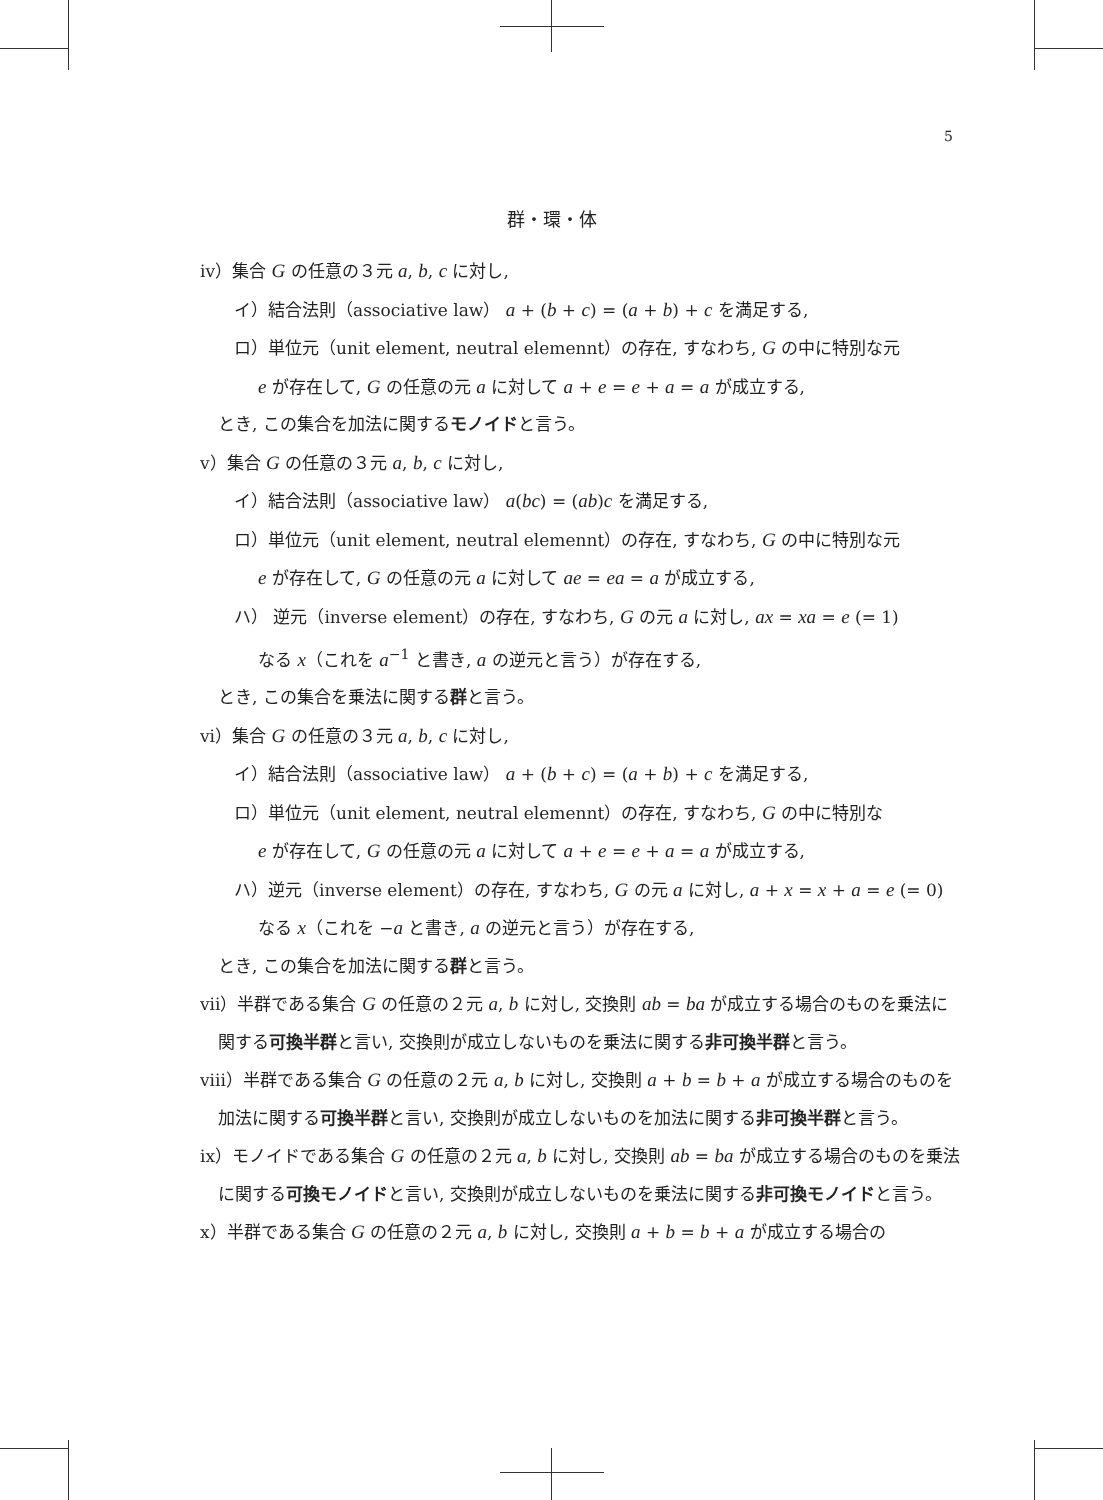5
群・環・体
iv）集合 G の任意の３元 a, b, c に対し,
イ）結合法則（associative law） a + (b + c) = (a + b) + c を満足する,
ロ）単位元（unit element, neutral elemennt）の存在, すなわち, G の中に特別な元
e が存在して, G の任意の元 a に対して a + e = e + a = a が成立する,
とき, この集合を加法に関するモノイドと言う。
v）集合 G の任意の３元 a, b, c に対し,
イ）結合法則（associative law） a(bc) = (ab)c を満足する,
ロ）単位元（unit element, neutral elemennt）の存在, すなわち, G の中に特別な元
e が存在して, G の任意の元 a に対して ae = ea = a が成立する,
ハ） 逆元（inverse element）の存在, すなわち, G の元 a に対し, ax = xa = e (= 1)
なる x（これを a<sup>−1</sup> と書き, a の逆元と言う）が存在する,
とき, この集合を乗法に関する群と言う。
vi）集合 G の任意の３元 a, b, c に対し,
イ）結合法則（associative law） a + (b + c) = (a + b) + c を満足する,
ロ）単位元（unit element, neutral elemennt）の存在, すなわち, G の中に特別な
e が存在して, G の任意の元 a に対して a + e = e + a = a が成立する,
ハ）逆元（inverse element）の存在, すなわち, G の元 a に対し, a + x = x + a = e (= 0)
なる x（これを −a と書き, a の逆元と言う）が存在する,
とき, この集合を加法に関する群と言う。
vii）半群である集合 G の任意の２元 a, b に対し, 交換則 ab = ba が成立する場合のものを乗法に関する可換半群と言い, 交換則が成立しないものを乗法に関する非可換半群と言う。
viii）半群である集合 G の任意の２元 a, b に対し, 交換則 a + b = b + a が成立する場合のものを加法に関する可換半群と言い, 交換則が成立しないものを加法に関する非可換半群と言う。
ix）モノイドである集合 G の任意の２元 a, b に対し, 交換則 ab = ba が成立する場合のものを乗法に関する可換モノイドと言い, 交換則が成立しないものを乗法に関する非可換モノイドと言う。
x）半群である集合 G の任意の２元 a, b に対し, 交換則 a + b = b + a が成立する場合の